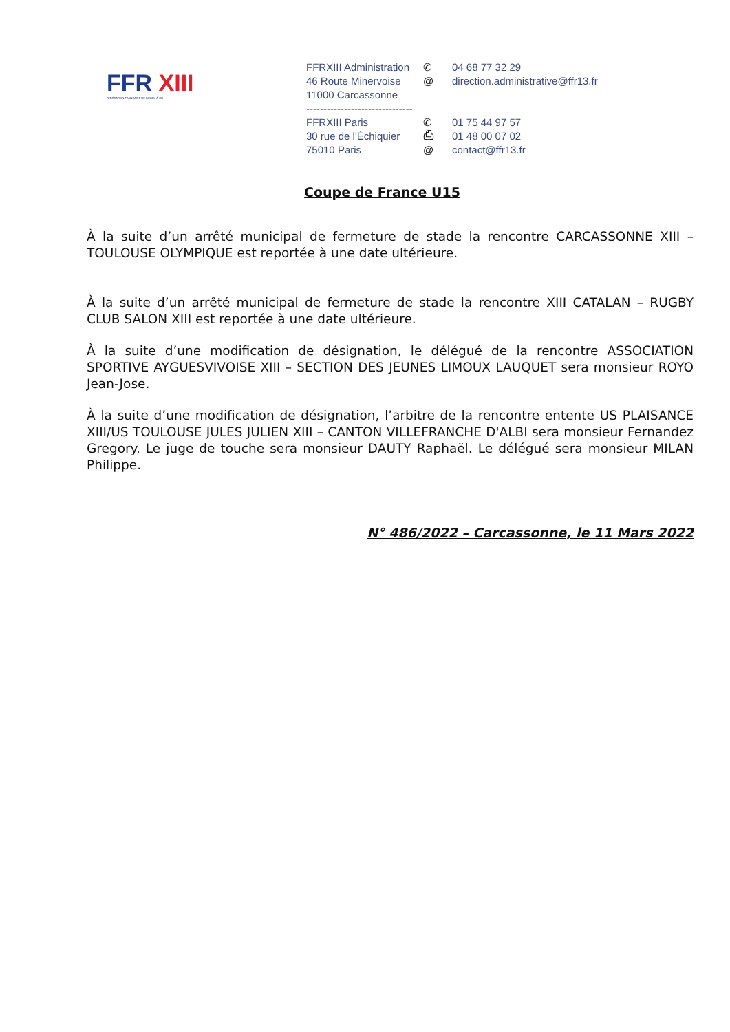FFR XIII
FÉDÉRATION FRANÇAISE DE RUGBY À XIII
FFRXIII Administration
✆ 04 68 77 32 29
46 Route Minervoise
@ direction.administrative@ffr13.fr
11000 Carcassonne
-------------------------------
FFRXIII Paris ✆ 01 75 44 97 57
30 rue de l'Échiquier
⎙ 01 48 00 07 02
75010 Paris @ contact@ffr13.fr
Coupe de France U15
À la suite d’un arrêté municipal de fermeture de stade la rencontre CARCASSONNE XIII – TOULOUSE OLYMPIQUE est reportée à une date ultérieure.
À la suite d’un arrêté municipal de fermeture de stade la rencontre XIII CATALAN – RUGBY CLUB SALON XIII est reportée à une date ultérieure.
À la suite d’une modification de désignation, le délégué de la rencontre ASSOCIATION SPORTIVE AYGUESVIVOISE XIII – SECTION DES JEUNES LIMOUX LAUQUET sera monsieur ROYO Jean-Jose.
À la suite d’une modification de désignation, l’arbitre de la rencontre entente US PLAISANCE XIII/US TOULOUSE JULES JULIEN XIII – CANTON VILLEFRANCHE D'ALBI sera monsieur Fernandez Gregory. Le juge de touche sera monsieur DAUTY Raphaël. Le délégué sera monsieur MILAN Philippe.
N° 486/2022 – Carcassonne, le 11 Mars 2022